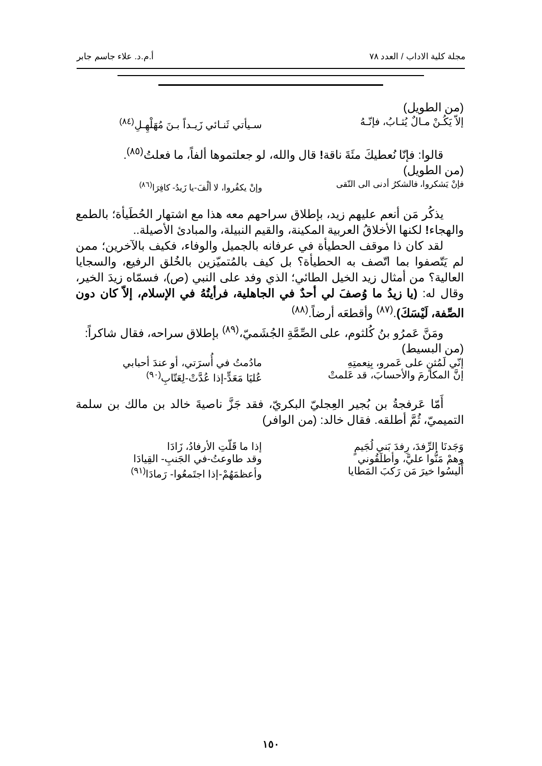مجلة كلية الاداب / العدد ٧٨ أ.م.د. علاء جاسم جابر
(من الطويل)
إلاّ يَكُـنْ مـالٌ يُثـابُ، فإنّـهُ سـيأتي ثَنـائي زَيـداً بـنَ مُهَلْهِـلِ<sup>(٨٤)</sup>
قالوا: فإنّا نُعطيكَ مئَةَ ناقة! قال والله، لو جعلتموها ألفاً، ما فعلتُ<sup>(٨٥)</sup>.
(من الطويل)
فإنْ يَشكروا، فالشكرُ أدنى الى التّقى وإنْ يكفُروا، لا ألْفَ-يا زَيدُ- كافِرَا<sup>(٨٦)</sup>
يذكُر مَن أنعم عليهم زيد، بإطلاق سراحهم معه هذا مع اشتهار الحُطَيأة؛ بالطمع والهجاء! لكنها الأخلاقُ العربية المكينة، والقيم النبيلة، والمبادئ الأصيلة..
لقد كان ذا موقف الحطيأة في عرفانه بالجميل والوفاء، فكيف بالآخرين؛ ممن لم يَتّصفوا بما اتّصف به الحطيأة؟ بل كيف بالمُتميّزين بالخُلق الرفيع، والسجايا العالية؟ من أمثال زيد الخيل الطائي؛ الذي وفد على النبي (ص)، فسمّاه زيدَ الخير، وقال له: (يا زيدُ ما وُصفَ لي أحدٌ في الجاهلية، فرأيتُهُ في الإسلام، إلاّ كان دون الصِّفة، لَيْسَكَ).<sup>(٨٧)</sup> وأقطعَه أرضاً.<sup>(٨٨)</sup>
ومَنَّ عَمرُو بنُ كُلثوم، على الصِّمَّةِ الجُشَميّ،<sup>(٨٩)</sup> بإطلاق سراحه، فقال شاكراً:
(من البسيط)
إنّي لَمُثنٍ على عَمرو، بِنِعمتِهِ مادُمتُ في أُسرَتي، أو عندَ أحبابي
إنَّ المكارمَ والأحسابَ، قد عَلمتْ عُليَا مَعَدٍّ-إذا عُدَّتْ-لِعَتّابِ<sup>(٩٠)</sup>
أَمّا عَرفجةُ بن بُجير العِجليّ البكريّ، فقد جَزَّ ناصيةَ خالد بن مالك بن سلمة التميميّ، ثُمَّ أطلقه. فقال خالد: (من الوافر)
وَجَدنَا الرِّفدَ، رِفدَ بَني لُجَيمٍ إذا ما قَلّتِ الأرفادُ، زَادَا
وهمْ مَنُّوا عليَّ، وأطلَقُوني وقد طاوعتُ-في الجَنبِ- القِيادَا
أَليسُوا خيرَ مَن رَكبَ المَطايا وأعظمَهُمْ-إذا اجتَمعُوا- رَمادَا<sup>(٩١)</sup>
١٥٠